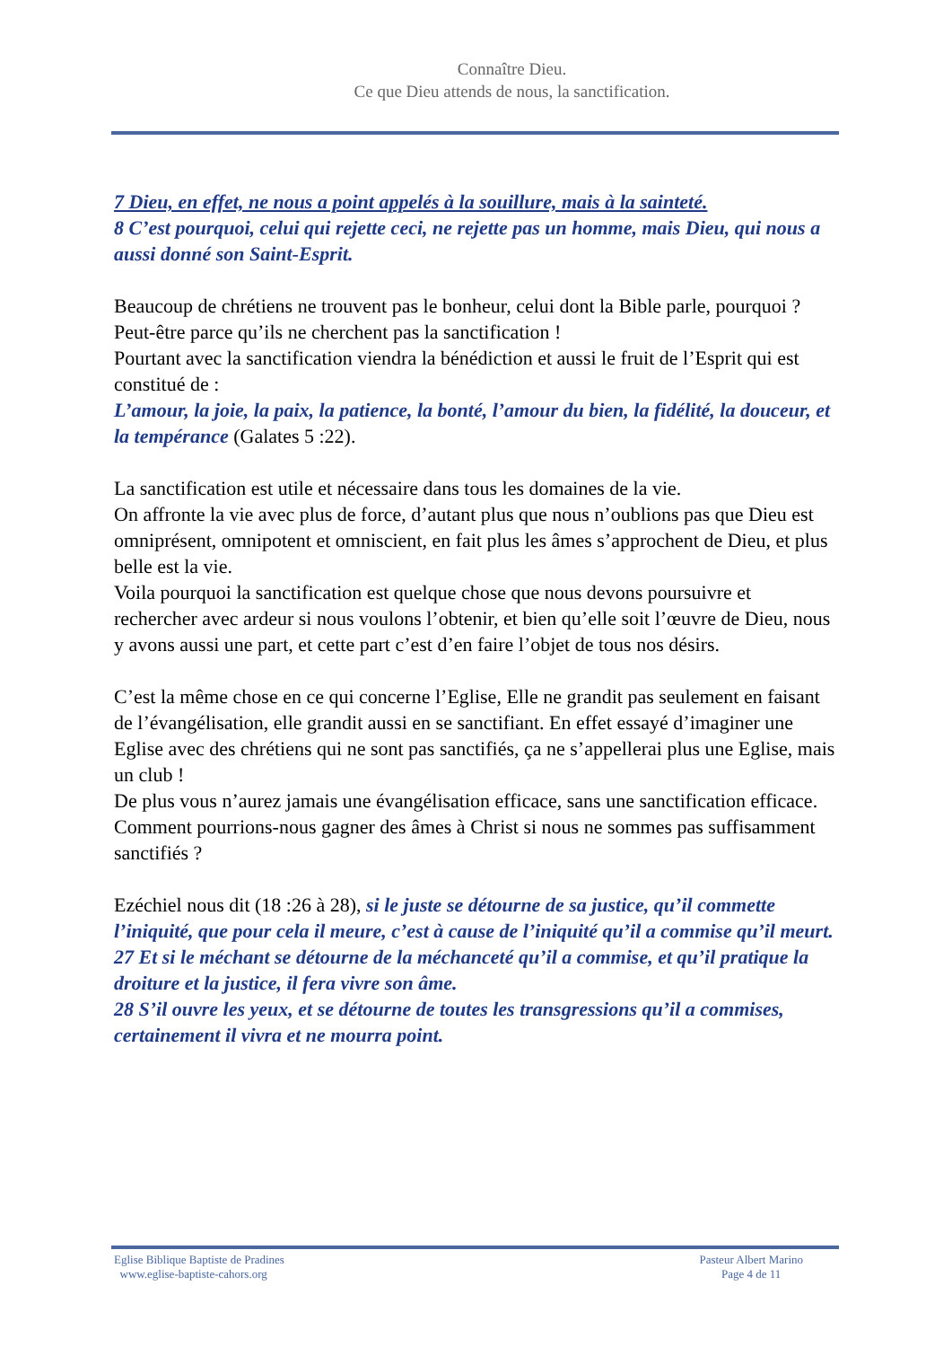Connaître Dieu.
Ce que Dieu attends de nous, la sanctification.
7 Dieu, en effet, ne nous a point appelés à la souillure, mais à la sainteté.
8 C’est pourquoi, celui qui rejette ceci, ne rejette pas un homme, mais Dieu, qui nous a aussi donné son Saint-Esprit.
Beaucoup de chrétiens ne trouvent pas le bonheur, celui dont la Bible parle, pourquoi ?
Peut-être parce qu’ils ne cherchent pas la sanctification !
Pourtant avec la sanctification viendra la bénédiction et aussi le fruit de l’Esprit qui est constitué de :
L’amour, la joie, la paix, la patience, la bonté, l’amour du bien, la fidélité, la douceur, et la tempérance (Galates 5 :22).
La sanctification est utile et nécessaire dans tous les domaines de la vie.
On affronte la vie avec plus de force, d’autant plus que nous n’oublions pas que Dieu est omniprésent, omnipotent et omniscient, en fait plus les âmes s’approchent de Dieu, et plus belle est la vie.
Voila pourquoi la sanctification est quelque chose que nous devons poursuivre et rechercher avec ardeur si nous voulons l’obtenir, et bien qu’elle soit l’œuvre de Dieu, nous y avons aussi une part, et cette part c’est d’en faire l’objet de tous nos désirs.
C’est la même chose en ce qui concerne l’Eglise, Elle ne grandit pas seulement en faisant de l’évangélisation, elle grandit aussi en se sanctifiant. En effet essayé d’imaginer une Eglise avec des chrétiens qui ne sont pas sanctifiés, ça ne s’appellerai plus une Eglise, mais un club !
De plus vous n’aurez jamais une évangélisation efficace, sans une sanctification efficace.
Comment pourrions-nous gagner des âmes à Christ si nous ne sommes pas suffisamment sanctifiés ?
Ezéchiel nous dit (18 :26 à 28), si le juste se détourne de sa justice, qu’il commette l’iniquité, que pour cela il meure, c’est à cause de l’iniquité qu’il a commise qu’il meurt.
27 Et si le méchant se détourne de la méchanceté qu’il a commise, et qu’il pratique la droiture et la justice, il fera vivre son âme.
28 S’il ouvre les yeux, et se détourne de toutes les transgressions qu’il a commises, certainement il vivra et ne mourra point.
Eglise Biblique Baptiste de Pradines
www.eglise-baptiste-cahors.org
Pasteur Albert Marino
Page 4 de 11